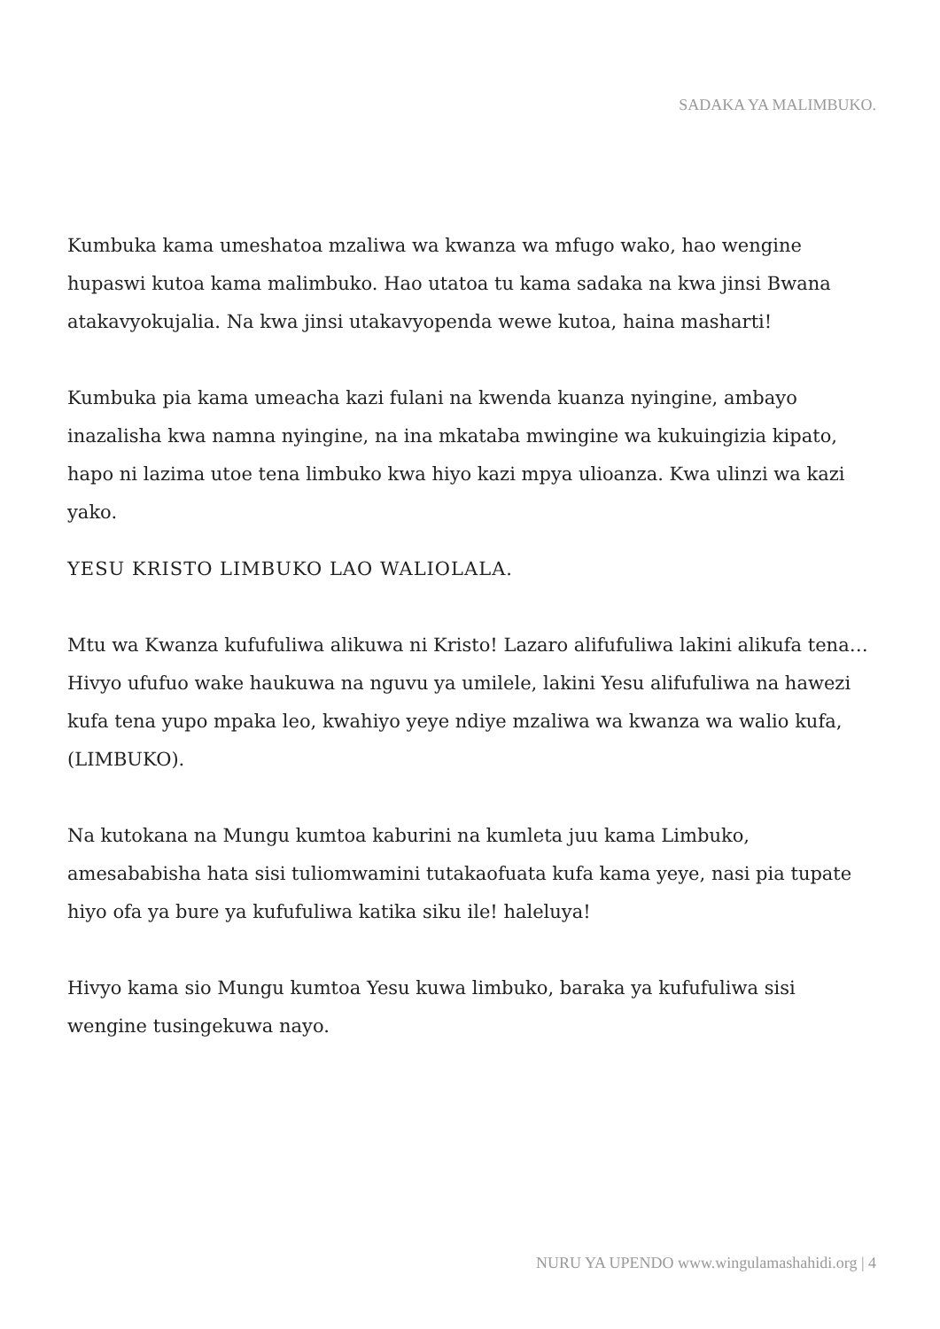SADAKA YA MALIMBUKO.
Kumbuka kama umeshatoa mzaliwa wa kwanza wa mfugo wako, hao wengine hupaswi kutoa kama malimbuko. Hao utatoa tu kama sadaka na kwa jinsi Bwana atakavyokujalia. Na kwa jinsi utakavyopenda wewe kutoa, haina masharti!
Kumbuka pia kama umeacha kazi fulani na kwenda kuanza nyingine, ambayo inazalisha kwa namna nyingine, na ina mkataba mwingine wa kukuingizia kipato, hapo ni lazima utoe tena limbuko kwa hiyo kazi mpya ulioanza. Kwa ulinzi wa kazi yako.
YESU KRISTO LIMBUKO LAO WALIOLALA.
Mtu wa Kwanza kufufuliwa alikuwa ni Kristo! Lazaro alifufuliwa lakini alikufa tena…Hivyo ufufuo wake haukuwa na nguvu ya umilele, lakini Yesu alifufuliwa na hawezi kufa tena yupo mpaka leo, kwahiyo yeye ndiye mzaliwa wa kwanza wa walio kufa, (LIMBUKO).
Na kutokana na Mungu kumtoa kaburini na kumleta juu kama Limbuko, amesababisha hata sisi tuliomwamini tutakaofuata kufa kama yeye, nasi pia tupate hiyo ofa ya bure ya kufufuliwa katika siku ile! haleluya!
Hivyo kama sio Mungu kumtoa Yesu kuwa limbuko, baraka ya kufufuliwa sisi wengine tusingekuwa nayo.
NURU YA UPENDO www.wingulamashahidi.org | 4